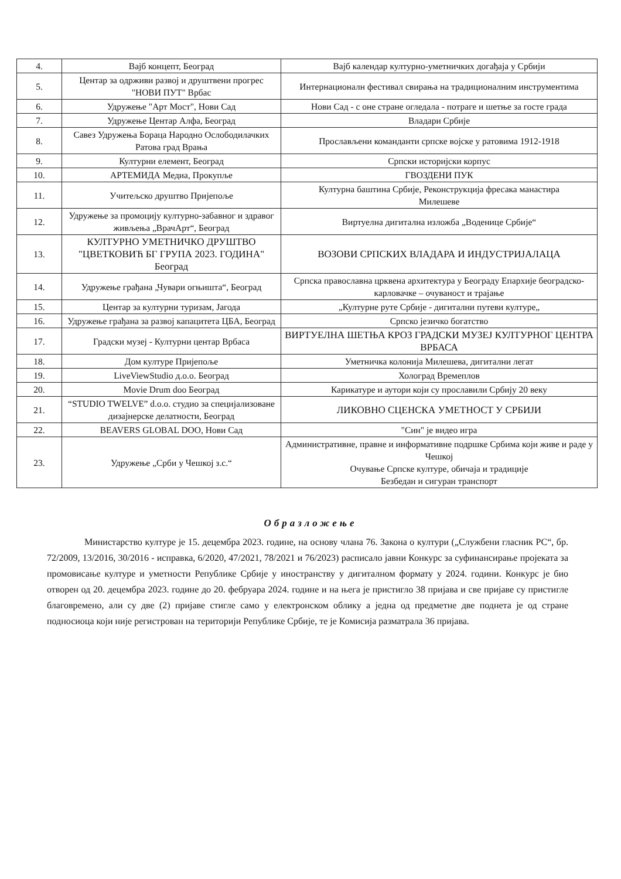| 4. | Вајб концепт, Београд | Вајб календар културно-уметничких догађаја у Србији |
| 5. | Центар за одрживи развој и друштвени прогрес "НОВИ ПУТ" Врбас | Интернационалн фестивал свирања на традиционалним инструментима |
| 6. | Удружење "Арт Мост", Нови Сад | Нови Сад - с оне стране огледала - потраге и шетње за госте града |
| 7. | Удружење Центар Алфа, Београд | Владари Србије |
| 8. | Савез Удружења Бораца Народно Ослободилачких Ратова град Врања | Прослављени команданти српске војске у ратовима 1912-1918 |
| 9. | Културни елемент, Београд | Српски историјски корпус |
| 10. | АРТЕМИДА Медиа, Прокупље | ГВОЗДЕНИ ПУК |
| 11. | Учитељско друштво Пријепоље | Културна баштина Србије, Реконструкција фресака манастира Милешеве |
| 12. | Удружење за промоцију културно-забавног и здравог живљења „ВрачАрт“, Београд | Виртуелна дигитална изложба „Воденице Србије“ |
| 13. | КУЛТУРНО УМЕТНИЧКО ДРУШТВО "ЦВЕТКОВИЋ БГ ГРУПА 2023. ГОДИНА" Београд | ВОЗОВИ СРПСКИХ ВЛАДАРА И ИНДУСТРИЈАЛАЦА |
| 14. | Удружење грађана „Чувари огњишта“, Београд | Српска православна црквена архитектура у Београду Епархије београдско-карловачке – очуваност и трајање |
| 15. | Центар за културни туризам, Јагода | „Културне руте Србије - дигитални путеви културе„ |
| 16. | Удружење грађана за развој капацитета ЦБА, Београд | Српско језичко богатство |
| 17. | Градски музеј - Културни центар Врбаса | ВИРТУЕЛНА ШЕТЊА КРОЗ ГРАДСКИ МУЗЕЈ КУЛТУРНОГ ЦЕНТРА ВРБАСА |
| 18. | Дом културе Пријепоље | Уметничка колонија Милешева, дигитални легат |
| 19. | LiveViewStudio д.о.о. Београд | Холоград Времеплов |
| 20. | Movie Drum doo Београд | Карикатуре и аутори који су прославили Србију 20 веку |
| 21. | “STUDIO TWELVE” d.o.o. студио за специјализоване дизајнерске делатности, Београд | ЛИКОВНО СЦЕНСКА УМЕТНОСТ У СРБИЈИ |
| 22. | BEAVERS GLOBAL DOO, Нови Сад | "Син" је видео игра |
| 23. | Удружење „Срби у Чешкој з.с.“ | Административне, правне и информативне подршке Србима који живе и раде у Чешкој Очување Српске културе, обичаја и традиције Безбедан и сигуран транспорт |
Образложење
Министарство културе је 15. децембра 2023. године, на основу члана 76. Закона о култури („Службени гласник РС“, бр. 72/2009, 13/2016, 30/2016 - исправка, 6/2020, 47/2021, 78/2021 и 76/2023) расписало јавни Конкурс за суфинансирање пројеката за промовисање културе и уметности Републике Србије у иностранству у дигиталном формату у 2024. години. Конкурс је био отворен од 20. децембра 2023. године до 20. фебруара 2024. године и на њега је пристигло 38 пријава и све пријаве су пристигле благовремено, али су две (2) пријаве стигле само у електронском облику а једна од предметне две поднета је од стране подносиоца који није регистрован на територији Републике Србије, те је Комисија разматрала 36 пријава.